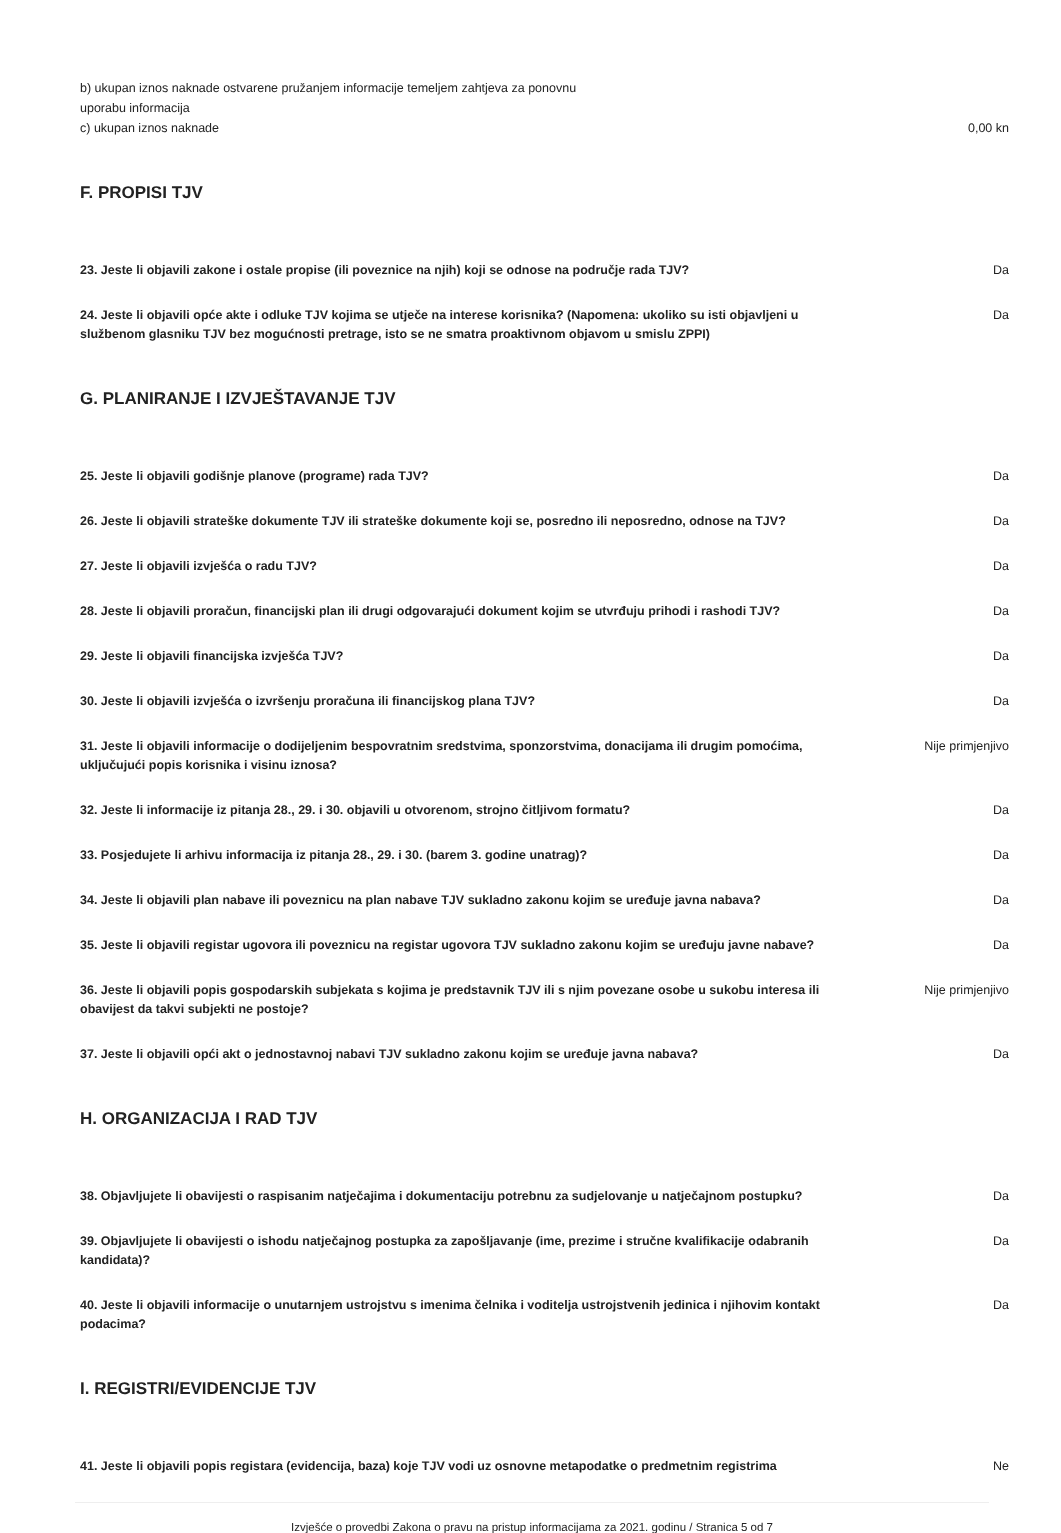b) ukupan iznos naknade ostvarene pružanjem informacije temeljem zahtjeva za ponovnu
uporabu informacija
c) ukupan iznos naknade 0,00 kn
F. PROPISI TJV
23. Jeste li objavili zakone i ostale propise (ili poveznice na njih) koji se odnose na područje rada TJV? Da
24. Jeste li objavili opće akte i odluke TJV kojima se utječe na interese korisnika? (Napomena: ukoliko su isti objavljeni u službenom glasniku TJV bez mogućnosti pretrage, isto se ne smatra proaktivnom objavom u smislu ZPPI) Da
G. PLANIRANJE I IZVJEŠTAVANJE TJV
25. Jeste li objavili godišnje planove (programe) rada TJV? Da
26. Jeste li objavili strateške dokumente TJV ili strateške dokumente koji se, posredno ili neposredno, odnose na TJV? Da
27. Jeste li objavili izvješća o radu TJV? Da
28. Jeste li objavili proračun, financijski plan ili drugi odgovarajući dokument kojim se utvrđuju prihodi i rashodi TJV? Da
29. Jeste li objavili financijska izvješća TJV? Da
30. Jeste li objavili izvješća o izvršenju proračuna ili financijskog plana TJV? Da
31. Jeste li objavili informacije o dodijeljenim bespovratnim sredstvima, sponzorstvima, donacijama ili drugim pomoćima, uključujući popis korisnika i visinu iznosa? Nije primjenjivo
32. Jeste li informacije iz pitanja 28., 29. i 30. objavili u otvorenom, strojno čitljivom formatu? Da
33. Posjedujete li arhivu informacija iz pitanja 28., 29. i 30. (barem 3. godine unatrag)? Da
34. Jeste li objavili plan nabave ili poveznicu na plan nabave TJV sukladno zakonu kojim se uređuje javna nabava? Da
35. Jeste li objavili registar ugovora ili poveznicu na registar ugovora TJV sukladno zakonu kojim se uređuju javne nabave? Da
36. Jeste li objavili popis gospodarskih subjekata s kojima je predstavnik TJV ili s njim povezane osobe u sukobu interesa ili obavijest da takvi subjekti ne postoje? Nije primjenjivo
37. Jeste li objavili opći akt o jednostavnoj nabavi TJV sukladno zakonu kojim se uređuje javna nabava? Da
H. ORGANIZACIJA I RAD TJV
38. Objavljujete li obavijesti o raspisanim natječajima i dokumentaciju potrebnu za sudjelovanje u natječajnom postupku? Da
39. Objavljujete li obavijesti o ishodu natječajnog postupka za zapošljavanje (ime, prezime i stručne kvalifikacije odabranih kandidata)? Da
40. Jeste li objavili informacije o unutarnjem ustrojstvu s imenima čelnika i voditelja ustrojstvenih jedinica i njihovim kontakt podacima? Da
I. REGISTRI/EVIDENCIJE TJV
41. Jeste li objavili popis registara (evidencija, baza) koje TJV vodi uz osnovne metapodatke o predmetnim registrima Ne
Izvješće o provedbi Zakona o pravu na pristup informacijama za 2021. godinu / Stranica 5 od 7